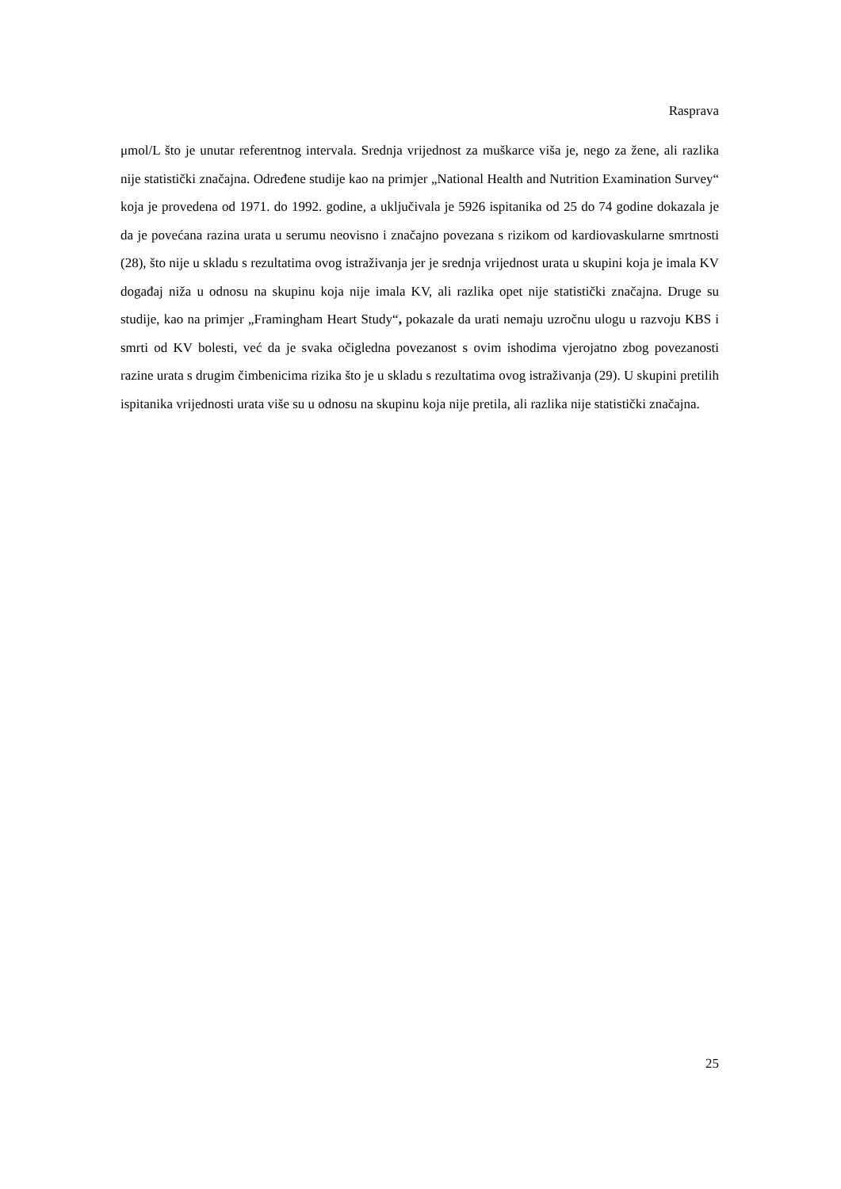Rasprava
μmol/L što je unutar referentnog intervala. Srednja vrijednost za muškarce viša je, nego za žene, ali razlika nije statistički značajna. Određene studije kao na primjer „National Health and Nutrition Examination Survey“ koja je provedena od 1971. do 1992. godine, a uključivala je 5926 ispitanika od 25 do 74 godine dokazala je da je povećana razina urata u serumu neovisno i značajno povezana s rizikom od kardiovaskularne smrtnosti (28), što nije u skladu s rezultatima ovog istraživanja jer je srednja vrijednost urata u skupini koja je imala KV događaj niža u odnosu na skupinu koja nije imala KV, ali razlika opet nije statistički značajna. Druge su studije, kao na primjer „Framingham Heart Study“, pokazale da urati nemaju uzročnu ulogu u razvoju KBS i smrti od KV bolesti, već da je svaka očigledna povezanost s ovim ishodima vjerojatno zbog povezanosti razine urata s drugim čimbenicima rizika što je u skladu s rezultatima ovog istraživanja (29). U skupini pretilih ispitanika vrijednosti urata više su u odnosu na skupinu koja nije pretila, ali razlika nije statistički značajna.
25